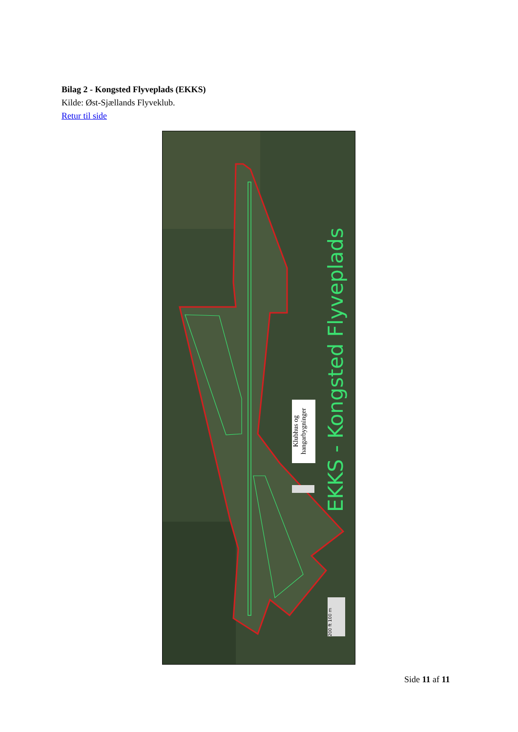Bilag 2 - Kongsted Flyveplads (EKKS)
Kilde: Øst-Sjællands Flyveklub.
Retur til side
Klubhus og hangarbygninger
EKKS - Kongsted Flyveplads
200 ft 100 m
Side 11 af 11